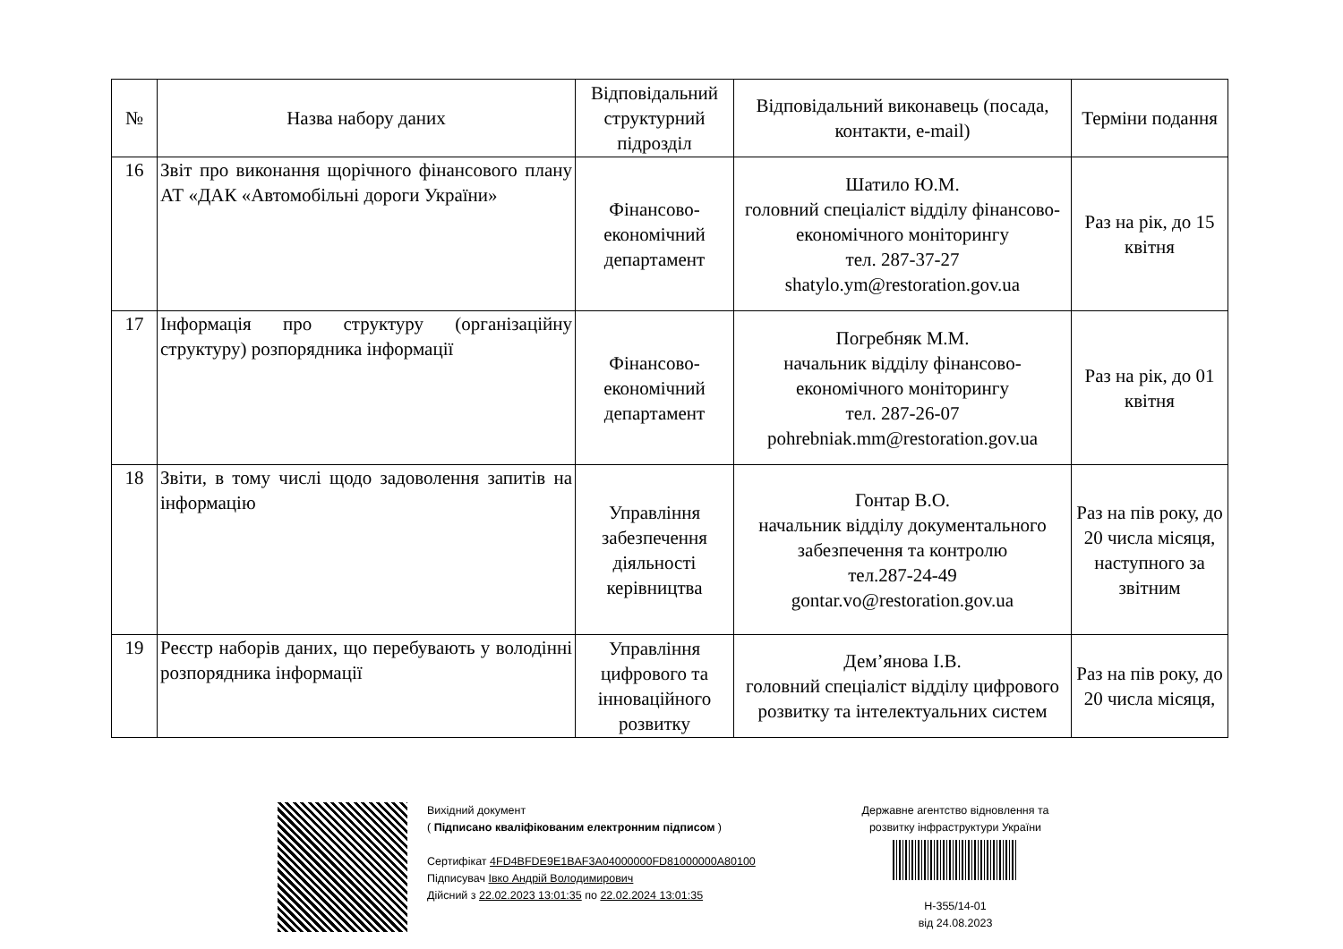| № | Назва набору даних | Відповідальний структурний підрозділ | Відповідальний виконавець (посада, контакти, e-mail) | Терміни подання |
| --- | --- | --- | --- | --- |
| 16 | Звіт про виконання щорічного фінансового плану АТ «ДАК «Автомобільні дороги України» | Фінансово-економічний департамент | Шатило Ю.М. головний спеціаліст відділу фінансово-економічного моніторингу тел. 287-37-27 shatylo.ym@restoration.gov.ua | Раз на рік, до 15 квітня |
| 17 | Інформація про структуру (організаційну структуру) розпорядника інформації | Фінансово-економічний департамент | Погребняк М.М. начальник відділу фінансово-економічного моніторингу тел. 287-26-07 pohrebniak.mm@restoration.gov.ua | Раз на рік, до 01 квітня |
| 18 | Звіти, в тому числі щодо задоволення запитів на інформацію | Управління забезпечення діяльності керівництва | Гонтар В.О. начальник відділу документального забезпечення та контролю тел.287-24-49 gontar.vo@restoration.gov.ua | Раз на пів року, до 20 числа місяця, наступного за звітним |
| 19 | Реєстр наборів даних, що перебувають у володінні розпорядника інформації | Управління цифрового та інноваційного розвитку | Дем’янова І.В. головний спеціаліст відділу цифрового розвитку та інтелектуальних систем | Раз на пів року, до 20 числа місяця, |
Вихідний документ
( Підписано кваліфікованим електронним підписом )
Сертифікат 4FD4BFDE9E1BAF3A04000000FD81000000A80100
Підписувач Івко Андрій Володимирович
Дійсний з 22.02.2023 13:01:35 по 22.02.2024 13:01:35
Державне агентство відновлення та розвитку інфраструктури України
Н-355/14-01
від 24.08.2023